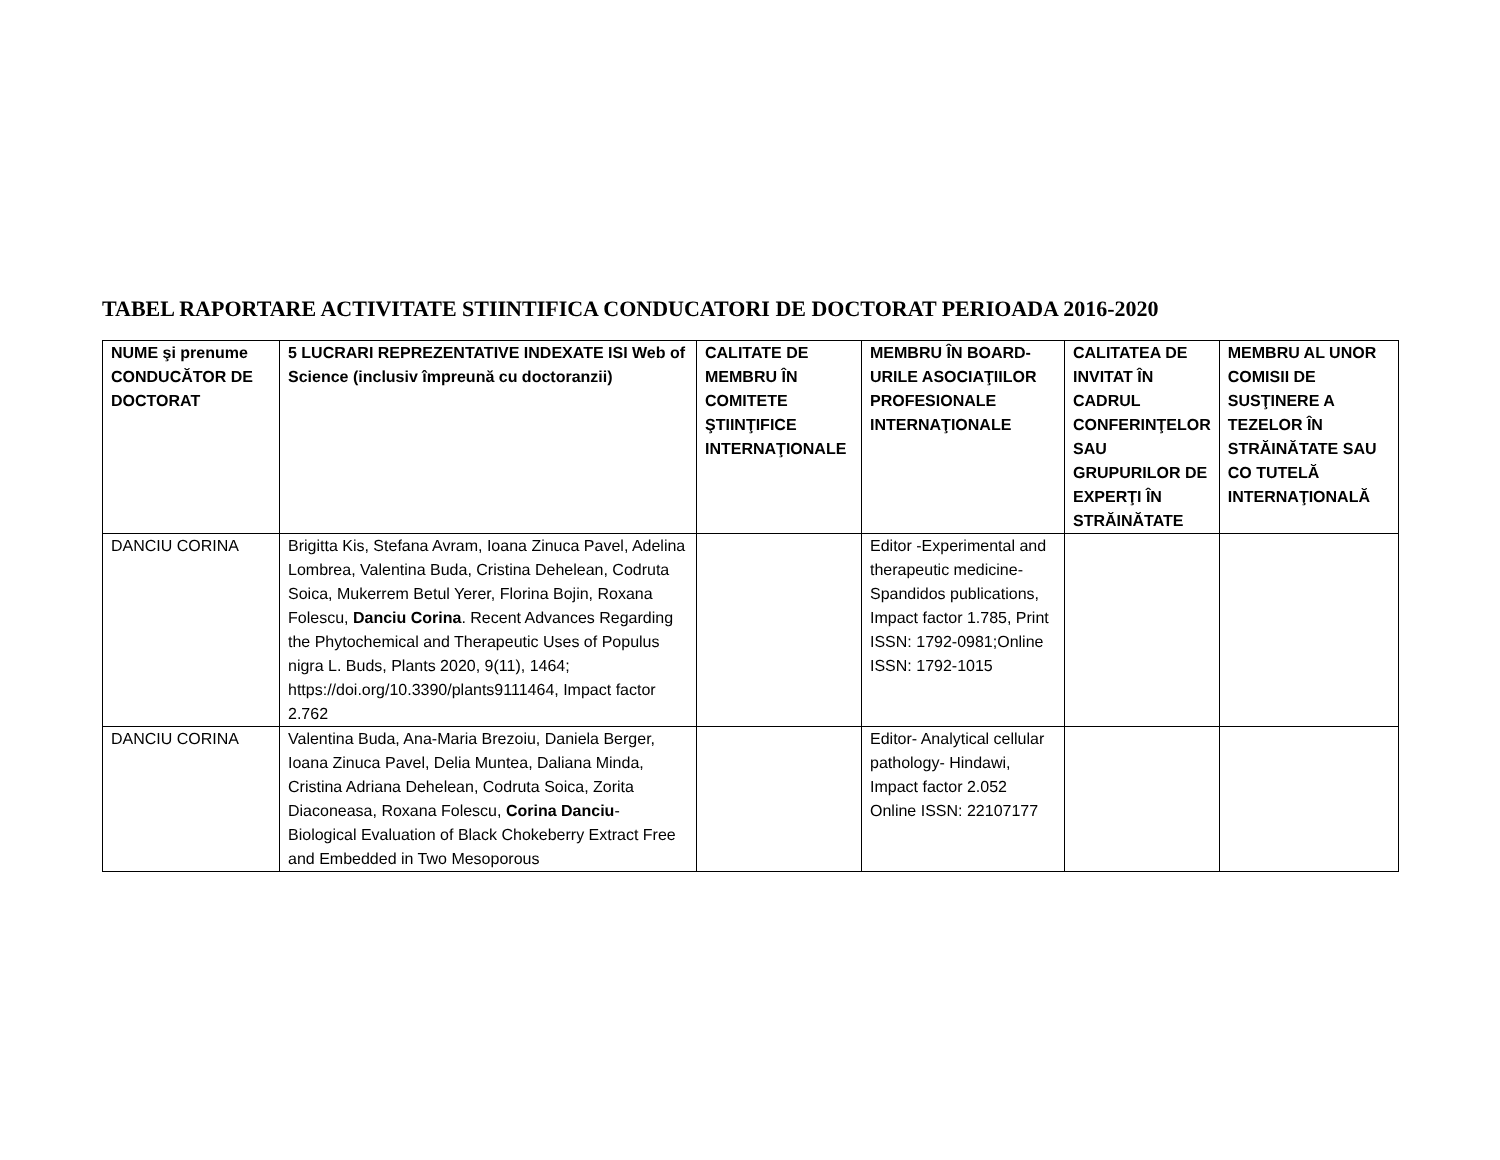TABEL RAPORTARE ACTIVITATE STIINTIFICA CONDUCATORI DE DOCTORAT PERIOADA 2016-2020
| NUME şi prenume CONDUCĂTOR DE DOCTORAT | 5 LUCRARI REPREZENTATIVE INDEXATE ISI Web of Science (inclusiv împreună cu doctoranzii) | CALITATE DE MEMBRU ÎN COMITETE ŞTIINŢIFICE INTERNAŢIONALE | MEMBRU ÎN BOARD-URILE ASOCIAŢIILOR PROFESIONALE INTERNAŢIONALE | CALITATEA DE INVITAT ÎN CADRUL CONFERINŢELOR SAU GRUPURILOR DE EXPERŢI ÎN STRĂINĂTATE | MEMBRU AL UNOR COMISII DE SUSŢINERE A TEZELOR ÎN STRĂINĂTATE SAU CO TUTELĂ INTERNAŢIONALĂ |
| --- | --- | --- | --- | --- | --- |
| DANCIU CORINA | Brigitta Kis, Stefana Avram, Ioana Zinuca Pavel, Adelina Lombrea, Valentina Buda, Cristina Dehelean, Codruta Soica, Mukerrem Betul Yerer, Florina Bojin, Roxana Folescu, Danciu Corina . Recent Advances Regarding the Phytochemical and Therapeutic Uses of Populus nigra L. Buds, Plants 2020, 9(11), 1464; https://doi.org/10.3390/plants9111464, Impact factor 2.762 | | Editor -Experimental and therapeutic medicine-Spandidos publications, Impact factor 1.785, Print ISSN: 1792-0981;Online ISSN: 1792-1015 | | |
| DANCIU CORINA | Valentina Buda, Ana-Maria Brezoiu, Daniela Berger, Ioana Zinuca Pavel, Delia Muntea, Daliana Minda, Cristina Adriana Dehelean, Codruta Soica, Zorita Diaconeasa, Roxana Folescu, Corina Danciu - Biological Evaluation of Black Chokeberry Extract Free and Embedded in Two Mesoporous | | Editor- Analytical cellular pathology- Hindawi, Impact factor 2.052 Online ISSN: 22107177 | | |